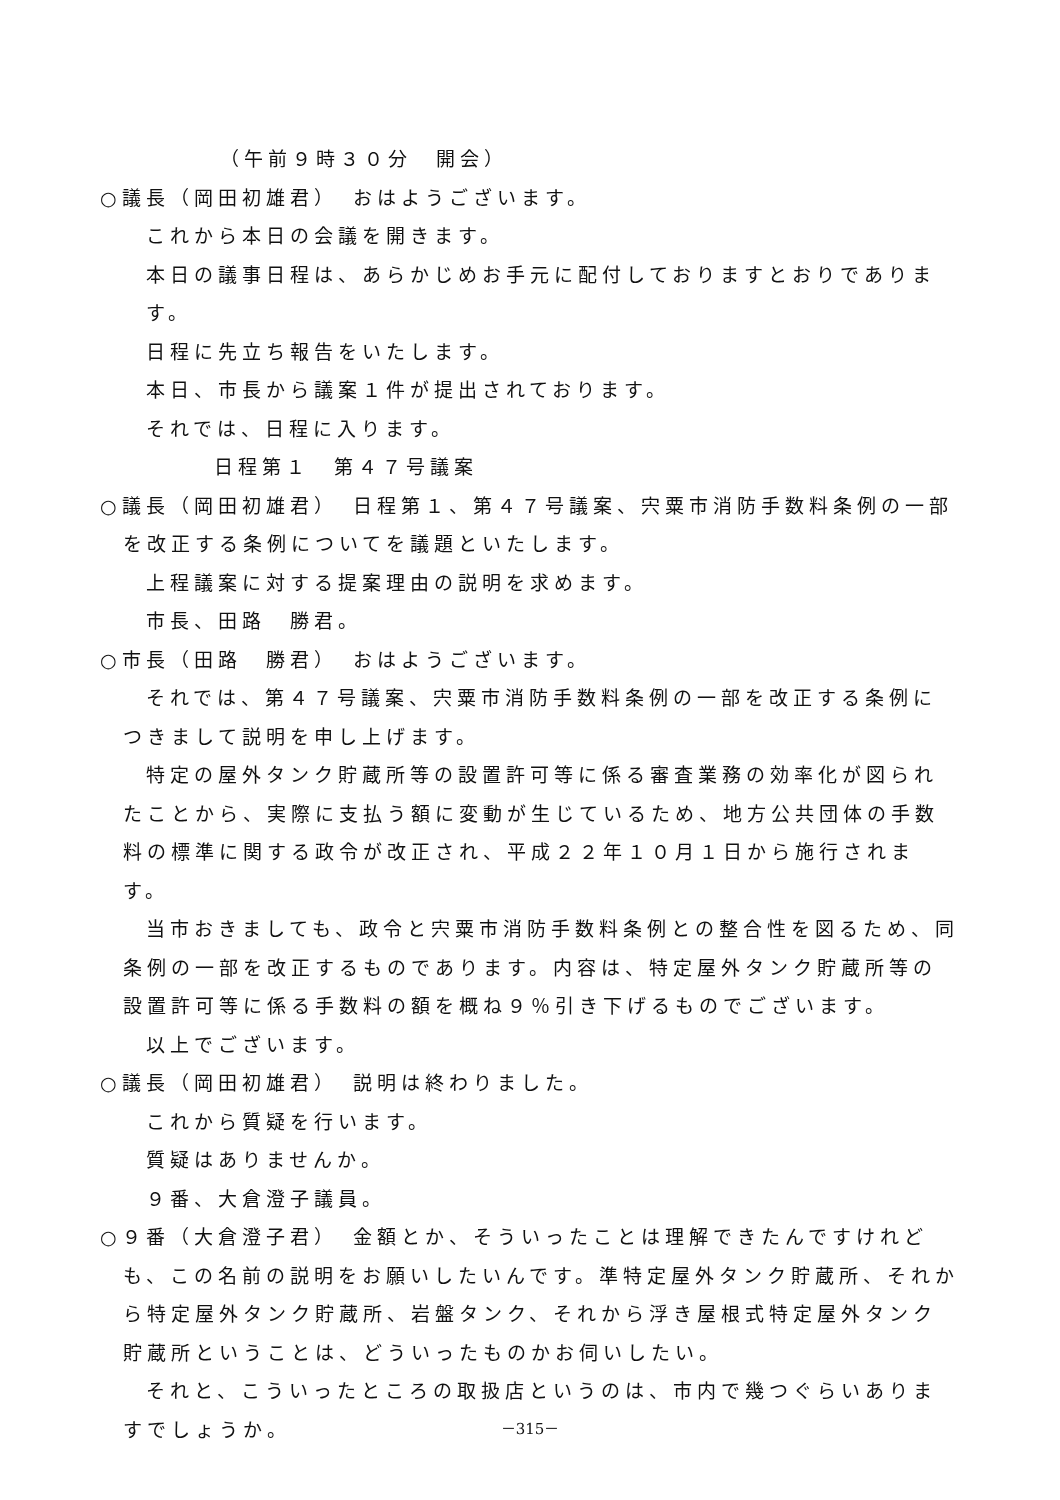（午前９時３０分　開会）
○議長（岡田初雄君）　おはようございます。
これから本日の会議を開きます。
本日の議事日程は、あらかじめお手元に配付しておりますとおりであります。
日程に先立ち報告をいたします。
本日、市長から議案１件が提出されております。
それでは、日程に入ります。
日程第１　第４７号議案
○議長（岡田初雄君）　日程第１、第４７号議案、宍粟市消防手数料条例の一部を改正する条例についてを議題といたします。
上程議案に対する提案理由の説明を求めます。
市長、田路　勝君。
○市長（田路　勝君）　おはようございます。
それでは、第４７号議案、宍粟市消防手数料条例の一部を改正する条例につきまして説明を申し上げます。
特定の屋外タンク貯蔵所等の設置許可等に係る審査業務の効率化が図られたことから、実際に支払う額に変動が生じているため、地方公共団体の手数料の標準に関する政令が改正され、平成２２年１０月１日から施行されます。
当市おきましても、政令と宍粟市消防手数料条例との整合性を図るため、同条例の一部を改正するものであります。内容は、特定屋外タンク貯蔵所等の設置許可等に係る手数料の額を概ね９％引き下げるものでございます。
以上でございます。
○議長（岡田初雄君）　説明は終わりました。
これから質疑を行います。
質疑はありませんか。
９番、大倉澄子議員。
○９番（大倉澄子君）　金額とか、そういったことは理解できたんですけれども、この名前の説明をお願いしたいんです。準特定屋外タンク貯蔵所、それから特定屋外タンク貯蔵所、岩盤タンク、それから浮き屋根式特定屋外タンク貯蔵所ということは、どういったものかお伺いしたい。
それと、こういったところの取扱店というのは、市内で幾つぐらいありますでしょうか。
－315－